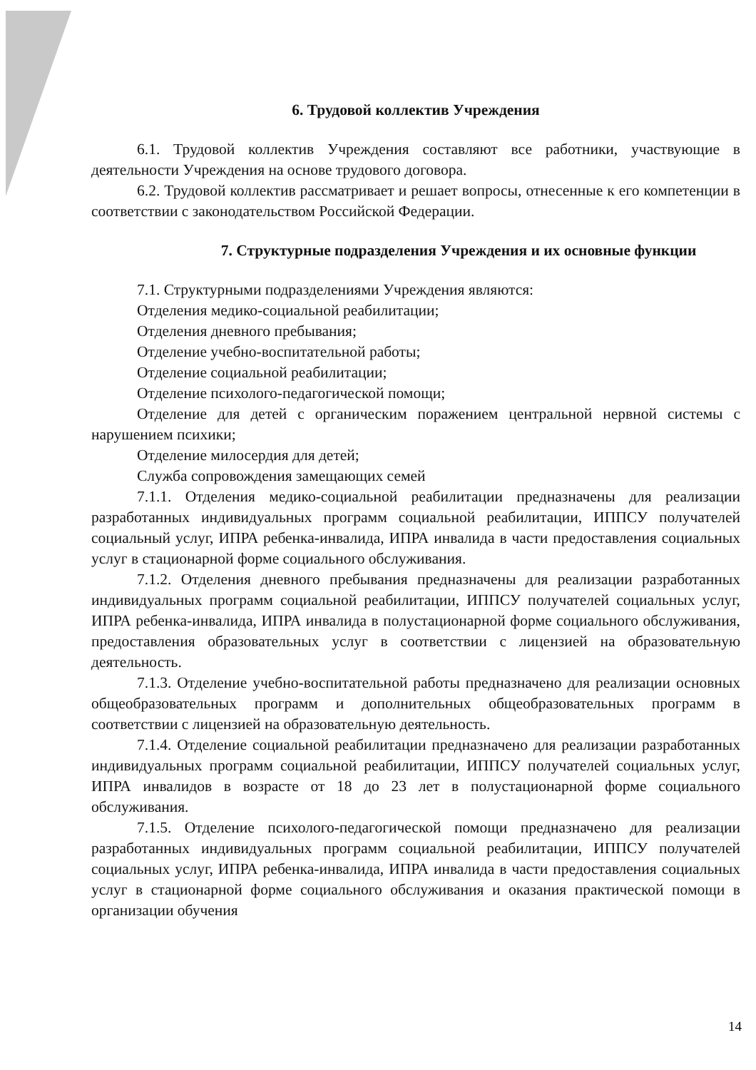6. Трудовой коллектив Учреждения
6.1. Трудовой коллектив Учреждения составляют все работники, участвующие в деятельности Учреждения на основе трудового договора.
6.2. Трудовой коллектив рассматривает и решает вопросы, отнесенные к его компетенции в соответствии с законодательством Российской Федерации.
7. Структурные подразделения Учреждения и их основные функции
7.1. Структурными подразделениями Учреждения являются:
Отделения медико-социальной реабилитации;
Отделения дневного пребывания;
Отделение учебно-воспитательной работы;
Отделение социальной реабилитации;
Отделение психолого-педагогической помощи;
Отделение для детей с органическим поражением центральной нервной системы с нарушением психики;
Отделение милосердия для детей;
Служба сопровождения замещающих семей
7.1.1. Отделения медико-социальной реабилитации предназначены для реализации разработанных индивидуальных программ социальной реабилитации, ИППСУ получателей социальный услуг, ИПРА ребенка-инвалида, ИПРА инвалида в части предоставления социальных услуг в стационарной форме социального обслуживания.
7.1.2. Отделения дневного пребывания предназначены для реализации разработанных индивидуальных программ социальной реабилитации, ИППСУ получателей социальных услуг, ИПРА ребенка-инвалида, ИПРА инвалида в полустационарной форме социального обслуживания, предоставления образовательных услуг в соответствии с лицензией на образовательную деятельность.
7.1.3. Отделение учебно-воспитательной работы предназначено для реализации основных общеобразовательных программ и дополнительных общеобразовательных программ в соответствии с лицензией на образовательную деятельность.
7.1.4. Отделение социальной реабилитации предназначено для реализации разработанных индивидуальных программ социальной реабилитации, ИППСУ получателей социальных услуг, ИПРА инвалидов в возрасте от 18 до 23 лет в полустационарной форме социального обслуживания.
7.1.5. Отделение психолого-педагогической помощи предназначено для реализации разработанных индивидуальных программ социальной реабилитации, ИППСУ получателей социальных услуг, ИПРА ребенка-инвалида, ИПРА инвалида в части предоставления социальных услуг в стационарной форме социального обслуживания и оказания практической помощи в организации обучения
14